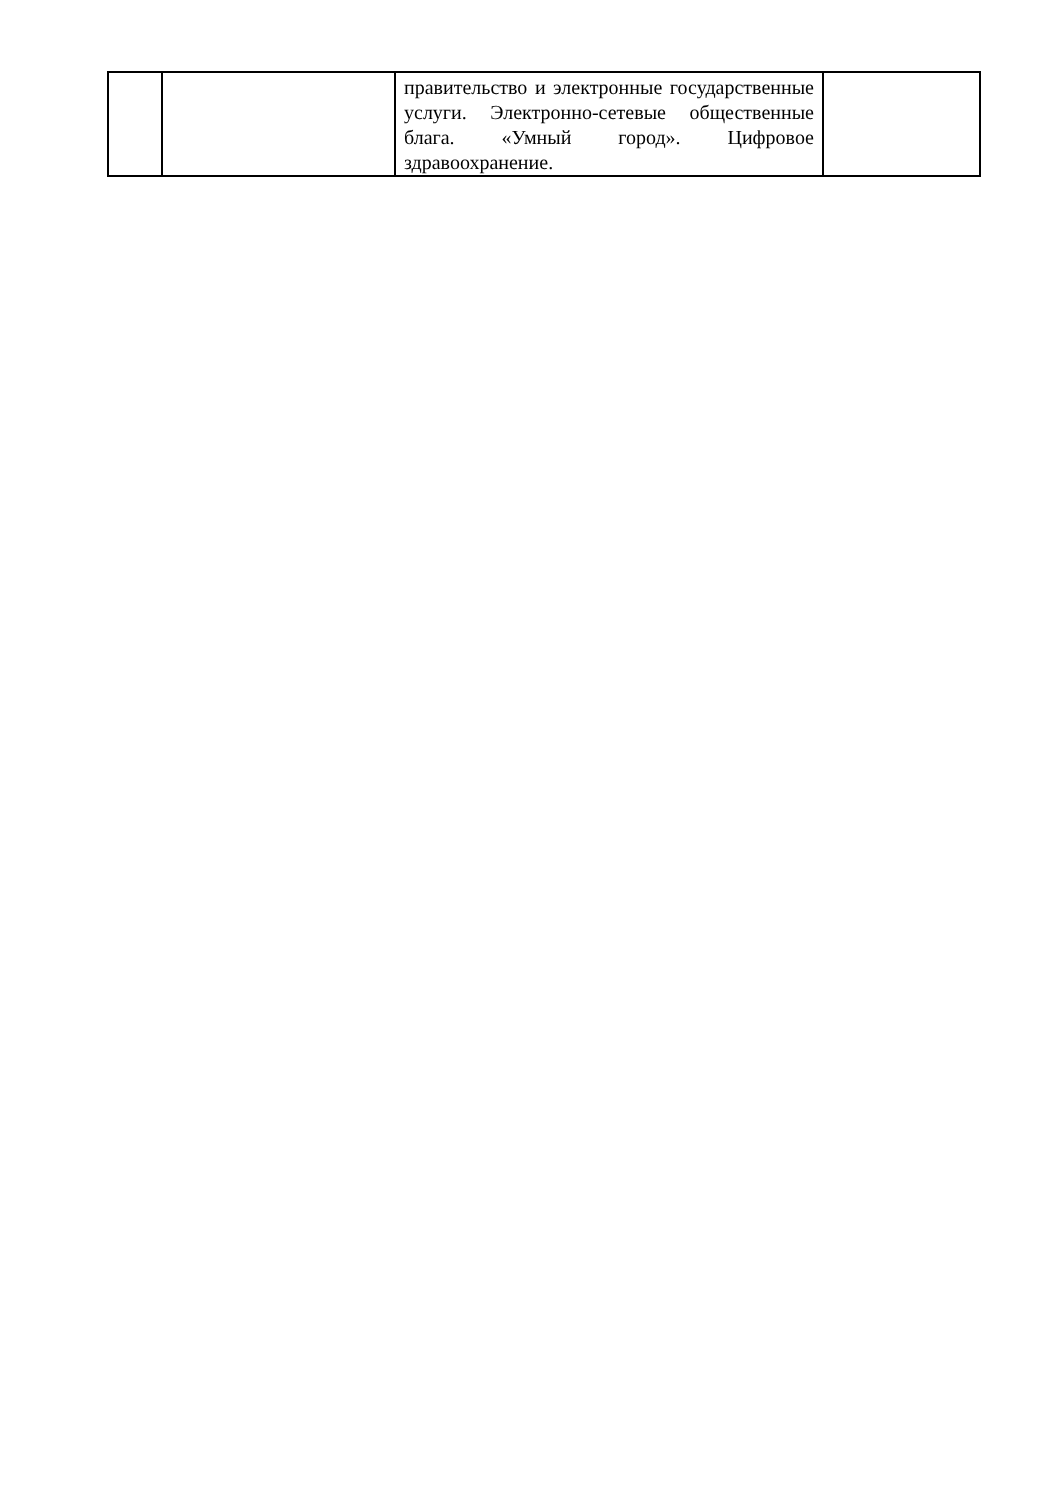| | | правительство и электронные государственные услуги. Электронно-сетевые общественные блага. «Умный город». Цифровое здравоохранение. | |